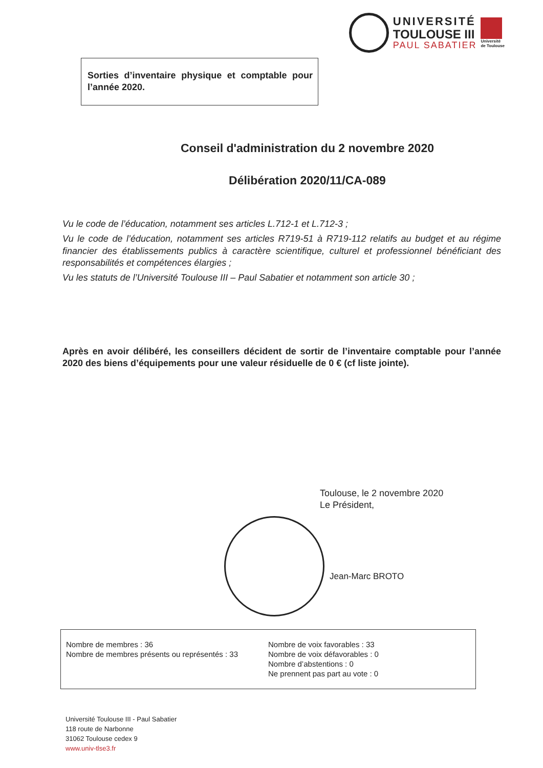UNIVERSITÉ
TOULOUSE III
PAUL SABATIER
Université
de Toulouse
Sorties d’inventaire physique et comptable pour l’année 2020.
Conseil d'administration du 2 novembre 2020
Délibération 2020/11/CA-089
Vu le code de l’éducation, notamment ses articles L.712-1 et L.712-3 ;
Vu le code de l’éducation, notamment ses articles R719-51 à R719-112 relatifs au budget et au régime financier des établissements publics à caractère scientifique, culturel et professionnel bénéficiant des responsabilités et compétences élargies ;
Vu les statuts de l’Université Toulouse III – Paul Sabatier et notamment son article 30 ;
Après en avoir délibéré, les conseillers décident de sortir de l’inventaire comptable pour l’année 2020 des biens d’équipements pour une valeur résiduelle de 0 € (cf liste jointe).
Toulouse, le 2 novembre 2020
Le Président,
Jean-Marc BROTO
Nombre de membres : 36
Nombre de membres présents ou représentés : 33
Nombre de voix favorables : 33
Nombre de voix défavorables : 0
Nombre d’abstentions : 0
Ne prennent pas part au vote : 0
Université Toulouse III - Paul Sabatier
118 route de Narbonne
31062 Toulouse cedex 9
www.univ-tlse3.fr